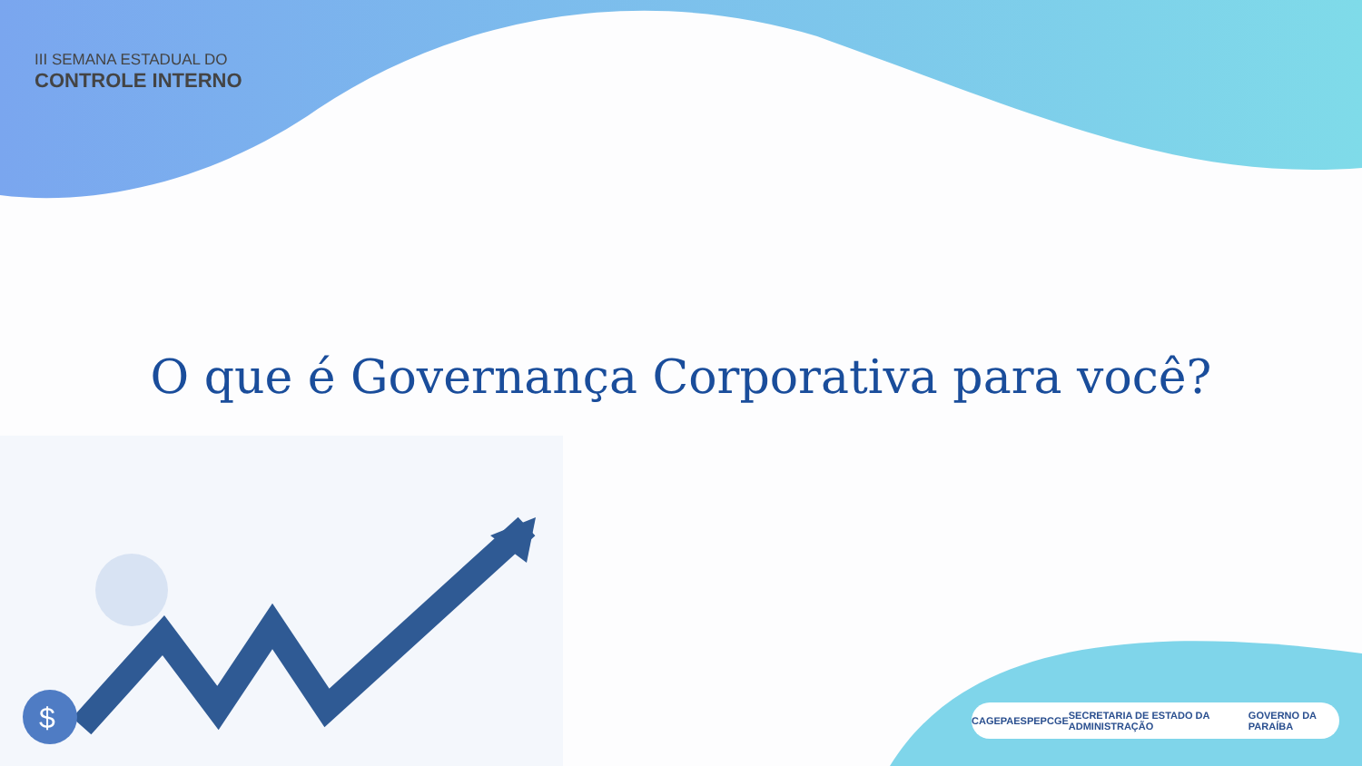$
III SEMANA ESTADUAL DO
CONTROLE INTERNO
O que é Governança Corporativa para você?
CAGEPA ESPEP CGE SECRETARIA DE ESTADO DA ADMINISTRAÇÃO GOVERNO DA PARAÍBA